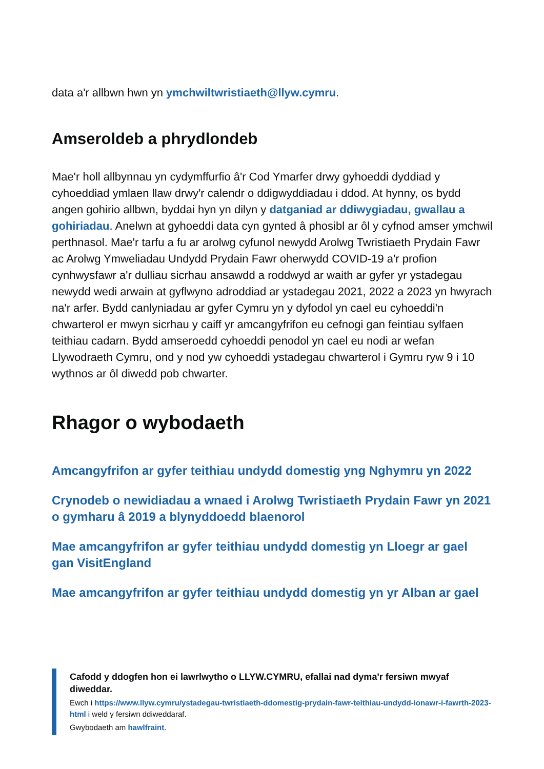data a'r allbwn hwn yn ymchwiltwristiaeth@llyw.cymru.
Amseroldeb a phrydlondeb
Mae'r holl allbynnau yn cydymffurfio â'r Cod Ymarfer drwy gyhoeddi dyddiad y cyhoeddiad ymlaen llaw drwy'r calendr o ddigwyddiadau i ddod. At hynny, os bydd angen gohirio allbwn, byddai hyn yn dilyn y datganiad ar ddiwygiadau, gwallau a gohiriadau. Anelwn at gyhoeddi data cyn gynted â phosibl ar ôl y cyfnod amser ymchwil perthnasol. Mae'r tarfu a fu ar arolwg cyfunol newydd Arolwg Twristiaeth Prydain Fawr ac Arolwg Ymweliadau Undydd Prydain Fawr oherwydd COVID-19 a'r profion cynhwysfawr a'r dulliau sicrhau ansawdd a roddwyd ar waith ar gyfer yr ystadegau newydd wedi arwain at gyflwyno adroddiad ar ystadegau 2021, 2022 a 2023 yn hwyrach na'r arfer. Bydd canlyniadau ar gyfer Cymru yn y dyfodol yn cael eu cyhoeddi'n chwarterol er mwyn sicrhau y caiff yr amcangyfrifon eu cefnogi gan feintiau sylfaen teithiau cadarn. Bydd amseroedd cyhoeddi penodol yn cael eu nodi ar wefan Llywodraeth Cymru, ond y nod yw cyhoeddi ystadegau chwarterol i Gymru ryw 9 i 10 wythnos ar ôl diwedd pob chwarter.
Rhagor o wybodaeth
Amcangyfrifon ar gyfer teithiau undydd domestig yng Nghymru yn 2022
Crynodeb o newidiadau a wnaed i Arolwg Twristiaeth Prydain Fawr yn 2021 o gymharu â 2019 a blynyddoedd blaenorol
Mae amcangyfrifon ar gyfer teithiau undydd domestig yn Lloegr ar gael gan VisitEngland
Mae amcangyfrifon ar gyfer teithiau undydd domestig yn yr Alban ar gael
Cafodd y ddogfen hon ei lawrlwytho o LLYW.CYMRU, efallai nad dyma'r fersiwn mwyaf diweddar.
Ewch i https://www.llyw.cymru/ystadegau-twristiaeth-ddomestig-prydain-fawr-teithiau-undydd-ionawr-i-fawrth-2023-html i weld y fersiwn ddiweddaraf.
Gwybodaeth am hawlfraint.